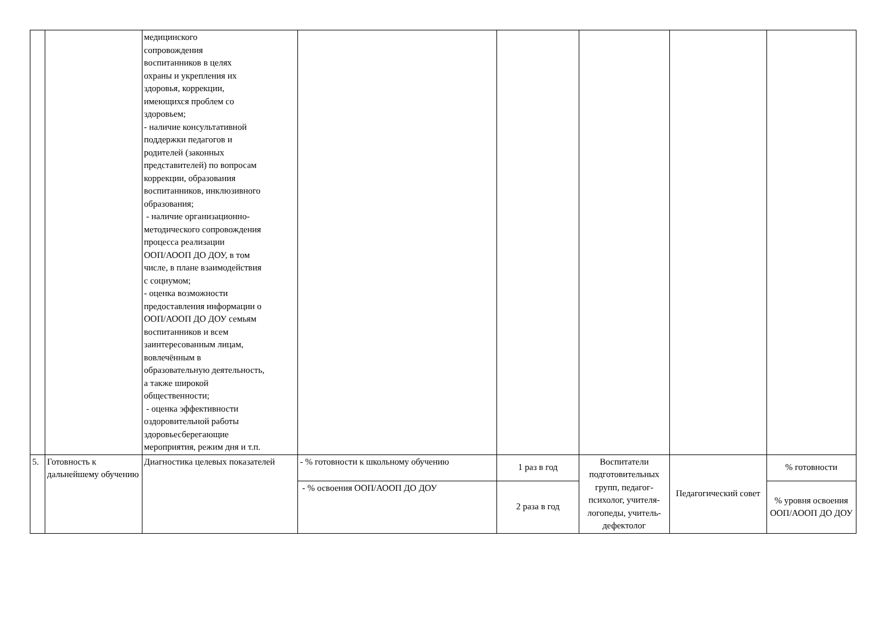| | | медицинского сопровождения воспитанников в целях охраны и укрепления их здоровья, коррекции, имеющихся проблем со здоровьем; - наличие консультативной поддержки педагогов и родителей (законных представителей) по вопросам коррекции, образования воспитанников, инклюзивного образования; - наличие организационно- методического сопровождения процесса реализации ООП/АООП ДО ДОУ, в том числе, в плане взаимодействия с социумом; - оценка возможности предоставления информации о ООП/АООП ДО ДОУ семьям воспитанников и всем заинтересованным лицам, вовлечённым в образовательную деятельность, а также широкой общественности; - оценка эффективности оздоровительной работы здоровьесберегающие мероприятия, режим дня и т.п. | | | | | |
| 5. | Готовность к дальнейшему обучению | Диагностика целевых показателей | - % готовности к школьному обучению | 1 раз в год | Воспитатели подготовительных групп, педагог-психолог, учителя-логопеды, учитель-дефектолог | Педагогический совет | % готовности |
| | | | - % освоения ООП/АООП ДО ДОУ | 2 раза в год | | | % уровня освоения ООП/АООП ДО ДОУ |